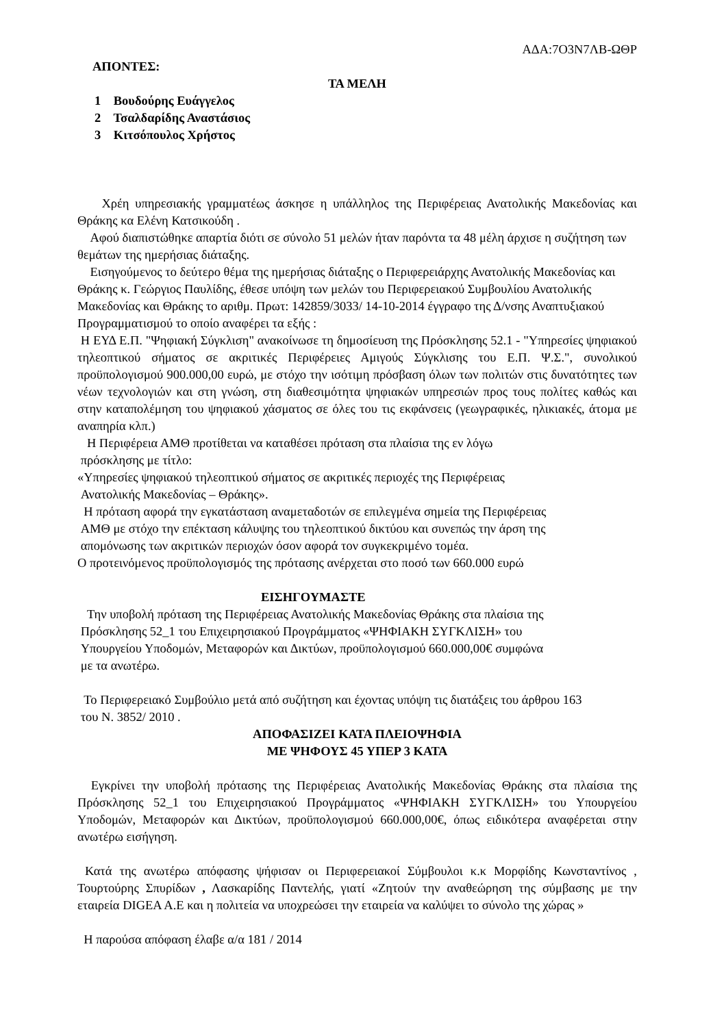ΑΔΑ:7Ο3Ν7ΛΒ-ΩΘΡ
ΑΠΟΝΤΕΣ:
ΤΑ ΜΕΛΗ
1 Βουδούρης Ευάγγελος
2 Τσαλδαρίδης Αναστάσιος
3 Κιτσόπουλος Χρήστος
Χρέη υπηρεσιακής γραμματέως άσκησε η υπάλληλος της Περιφέρειας Ανατολικής Μακεδονίας και Θράκης κα Ελένη Κατσικούδη .
Αφού διαπιστώθηκε απαρτία διότι σε σύνολο 51 μελών ήταν παρόντα τα 48 μέλη άρχισε η συζήτηση των θεμάτων της ημερήσιας διάταξης.
Εισηγούμενος το δεύτερο θέμα της ημερήσιας διάταξης ο Περιφερειάρχης Ανατολικής Μακεδονίας και Θράκης κ. Γεώργιος Παυλίδης, έθεσε υπόψη των μελών του Περιφερειακού Συμβουλίου Ανατολικής Μακεδονίας και Θράκης το αριθμ. Πρωτ: 142859/3033/ 14-10-2014 έγγραφο της Δ/νσης Αναπτυξιακού Προγραμματισμού το οποίο αναφέρει τα εξής :
Η ΕΥΔ Ε.Π. "Ψηφιακή Σύγκλιση" ανακοίνωσε τη δημοσίευση της Πρόσκλησης 52.1 - "Υπηρεσίες ψηφιακού τηλεοπτικού σήματος σε ακριτικές Περιφέρειες Αμιγούς Σύγκλισης του Ε.Π. Ψ.Σ.", συνολικού προϋπολογισμού 900.000,00 ευρώ, με στόχο την ισότιμη πρόσβαση όλων των πολιτών στις δυνατότητες των νέων τεχνολογιών και στη γνώση, στη διαθεσιμότητα ψηφιακών υπηρεσιών προς τους πολίτες καθώς και στην καταπολέμηση του ψηφιακού χάσματος σε όλες του τις εκφάνσεις (γεωγραφικές, ηλικιακές, άτομα με αναπηρία κλπ.)
Η Περιφέρεια ΑΜΘ προτίθεται να καταθέσει πρόταση στα πλαίσια της εν λόγω
πρόσκλησης με τίτλο:
«Υπηρεσίες ψηφιακού τηλεοπτικού σήματος σε ακριτικές περιοχές της Περιφέρειας
Ανατολικής Μακεδονίας – Θράκης».
Η πρόταση αφορά την εγκατάσταση αναμεταδοτών σε επιλεγμένα σημεία της Περιφέρειας
ΑΜΘ με στόχο την επέκταση κάλυψης του τηλεοπτικού δικτύου και συνεπώς την άρση της
απομόνωσης των ακριτικών περιοχών όσον αφορά τον συγκεκριμένο τομέα.
Ο προτεινόμενος προϋπολογισμός της πρότασης ανέρχεται στο ποσό των 660.000 ευρώ
ΕΙΣΗΓΟΥΜΑΣΤΕ
Την υποβολή πρόταση της Περιφέρειας Ανατολικής Μακεδονίας Θράκης στα πλαίσια της
Πρόσκλησης 52_1 του Επιχειρησιακού Προγράμματος «ΨΗΦΙΑΚΗ ΣΥΓΚΛΙΣΗ» του
Υπουργείου Υποδομών, Μεταφορών και Δικτύων, προϋπολογισμού 660.000,00€ συμφώνα
με τα ανωτέρω.
Το Περιφερειακό Συμβούλιο μετά από συζήτηση και έχοντας υπόψη τις διατάξεις του άρθρου 163
του Ν. 3852/ 2010 .
ΑΠΟΦΑΣΙΖΕΙ ΚΑΤΑ ΠΛΕΙΟΨΗΦΙΑ
ΜΕ ΨΗΦΟΥΣ 45 ΥΠΕΡ 3 ΚΑΤΑ
Εγκρίνει την υποβολή πρότασης της Περιφέρειας Ανατολικής Μακεδονίας Θράκης στα πλαίσια της Πρόσκλησης 52_1 του Επιχειρησιακού Προγράμματος «ΨΗΦΙΑΚΗ ΣΥΓΚΛΙΣΗ» του Υπουργείου Υποδομών, Μεταφορών και Δικτύων, προϋπολογισμού 660.000,00€, όπως ειδικότερα αναφέρεται στην ανωτέρω εισήγηση.
Κατά της ανωτέρω απόφασης ψήφισαν οι Περιφερειακοί Σύμβουλοι κ.κ Μορφίδης Κωνσταντίνος , Τουρτούρης Σπυρίδων , Λασκαρίδης Παντελής, γιατί «Ζητούν την αναθεώρηση της σύμβασης με την εταιρεία DIGEA A.E και η πολιτεία να υποχρεώσει την εταιρεία να καλύψει το σύνολο της χώρας »
Η παρούσα απόφαση έλαβε α/α 181 / 2014